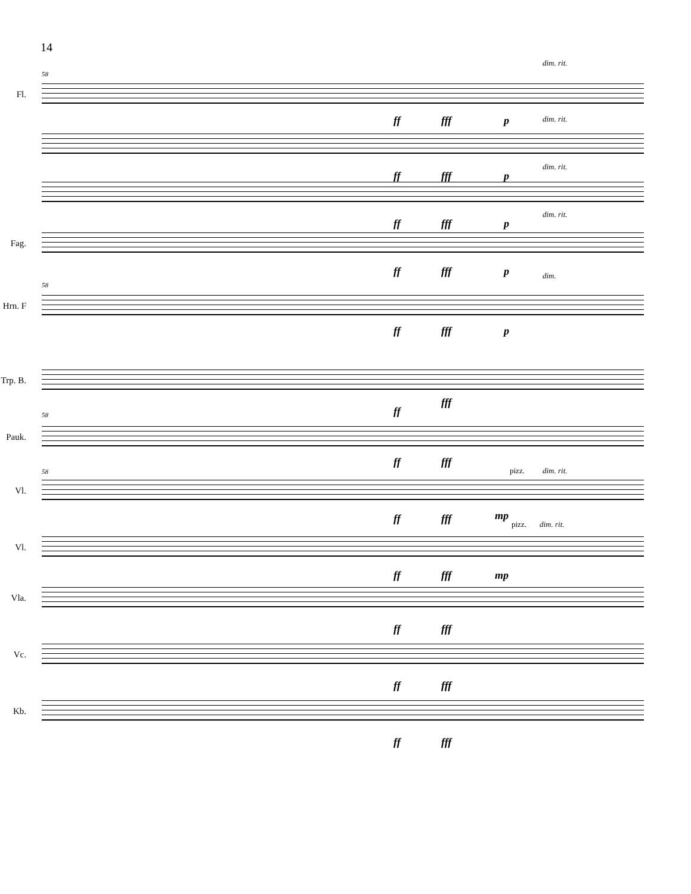14
dim. rit.
58
Fl.
ff fff p dim. rit.
ff fff p
dim. rit.
ff fff p
dim. rit.
Fag.
ff fff p dim.
58
Hrn. F
ff fff p
Trp. B.
ff
fff
58
Pauk.
ff fff
pizz. dim. rit.
58
Vl.
ff fff mp
pizz. dim. rit.
Vl.
ff fff mp
Vla.
ff fff
Vc.
ff fff
Kb.
ff fff